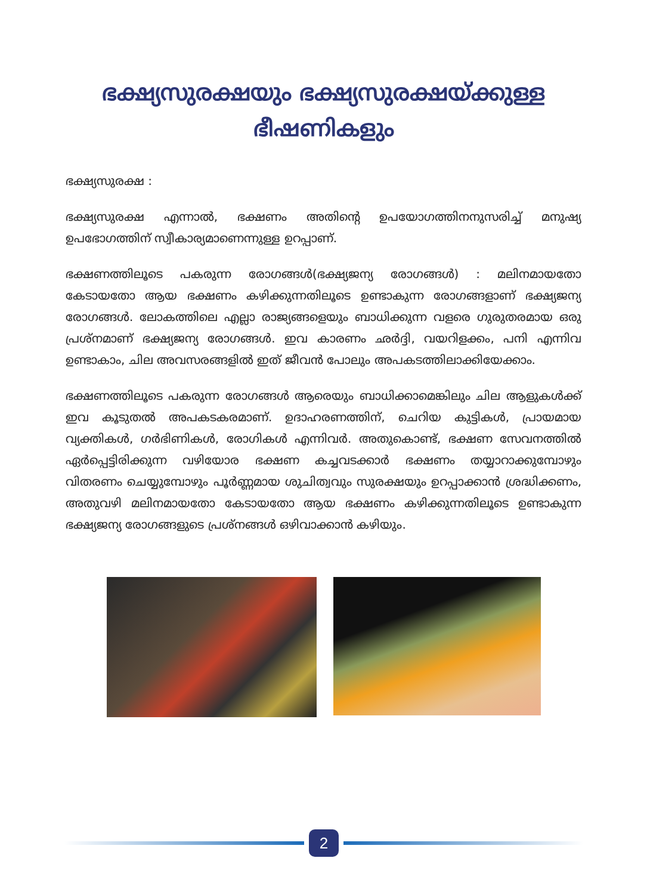ഭക്ഷ്യസുരക്ഷയും ഭക്ഷ്യസുരക്ഷയ്ക്കുള്ള
ഭീഷണികളും
ഭക്ഷ്യസുരക്ഷ :
ഭക്ഷ്യസുരക്ഷ എന്നാൽ, ഭക്ഷണം അതിന്റെ ഉപയോഗത്തിനനുസരിച്ച് മനുഷ്യ ഉപഭോഗത്തിന് സ്വീകാര്യമാണെന്നുള്ള ഉറപ്പാണ്.
ഭക്ഷണത്തിലൂടെ പകരുന്ന രോഗങ്ങൾ(ഭക്ഷ്യജന്യ രോഗങ്ങൾ) : മലിനമായതോ കേടായതോ ആയ ഭക്ഷണം കഴിക്കുന്നതിലൂടെ ഉണ്ടാകുന്ന രോഗങ്ങളാണ് ഭക്ഷ്യജന്യ രോഗങ്ങൾ. ലോകത്തിലെ എല്ലാ രാജ്യങ്ങളെയും ബാധിക്കുന്ന വളരെ ഗുരുതരമായ ഒരു പ്രശ്നമാണ് ഭക്ഷ്യജന്യ രോഗങ്ങൾ. ഇവ കാരണം ഛർദ്ദി, വയറിളക്കം, പനി എന്നിവ ഉണ്ടാകാം, ചില അവസരങ്ങളിൽ ഇത് ജീവൻ പോലും അപകടത്തിലാക്കിയേക്കാം.
ഭക്ഷണത്തിലൂടെ പകരുന്ന രോഗങ്ങൾ ആരെയും ബാധിക്കാമെങ്കിലും ചില ആളുകൾക്ക് ഇവ കൂടുതൽ അപകടകരമാണ്. ഉദാഹരണത്തിന്, ചെറിയ കുട്ടികൾ, പ്രായമായ വ്യക്തികൾ, ഗർഭിണികൾ, രോഗികൾ എന്നിവർ. അതുകൊണ്ട്, ഭക്ഷണ സേവനത്തിൽ ഏർപ്പെട്ടിരിക്കുന്ന വഴിയോര ഭക്ഷണ കച്ചവടക്കാർ ഭക്ഷണം തയ്യാറാക്കുമ്പോഴും വിതരണം ചെയ്യുമ്പോഴും പൂർണ്ണമായ ശുചിത്വവും സുരക്ഷയും ഉറപ്പാക്കാൻ ശ്രദ്ധിക്കണം, അതുവഴി മലിനമായതോ കേടായതോ ആയ ഭക്ഷണം കഴിക്കുന്നതിലൂടെ ഉണ്ടാകുന്ന ഭക്ഷ്യജന്യ രോഗങ്ങളുടെ പ്രശ്നങ്ങൾ ഒഴിവാക്കാൻ കഴിയും.
2